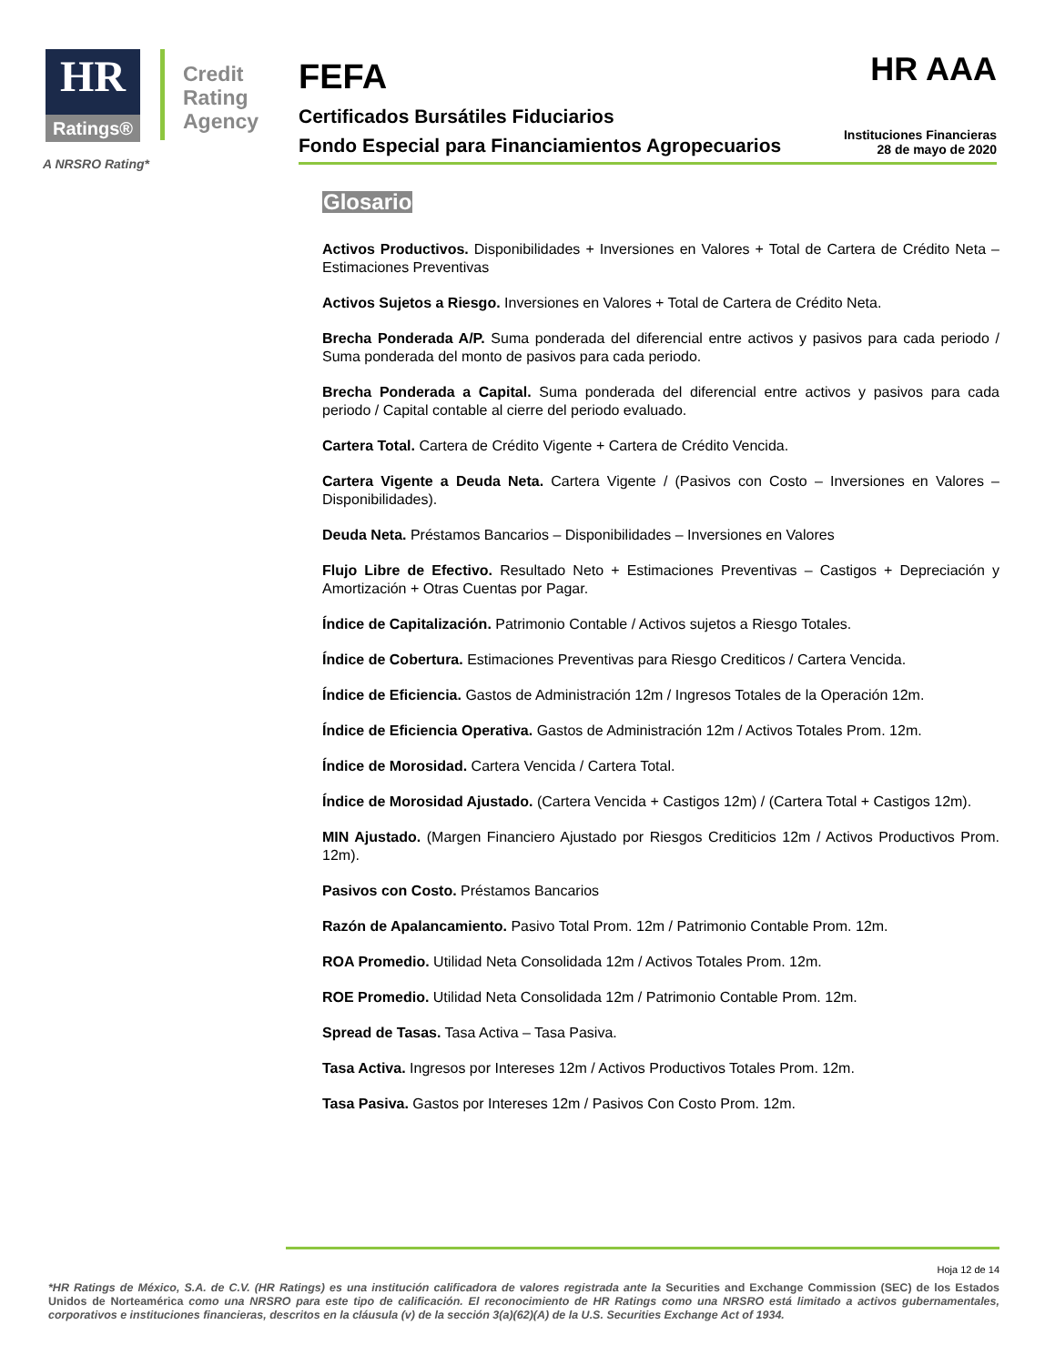HR Ratings®
Credit
Rating
Agency
A NRSRO Rating*
HR AAA
FEFA
Certificados Bursátiles Fiduciarios
Fondo Especial para Financiamientos Agropecuarios
Instituciones Financieras
28 de mayo de 2020
Glosario
Activos Productivos. Disponibilidades + Inversiones en Valores + Total de Cartera de Crédito Neta – Estimaciones Preventivas
Activos Sujetos a Riesgo. Inversiones en Valores + Total de Cartera de Crédito Neta.
Brecha Ponderada A/P. Suma ponderada del diferencial entre activos y pasivos para cada periodo / Suma ponderada del monto de pasivos para cada periodo.
Brecha Ponderada a Capital. Suma ponderada del diferencial entre activos y pasivos para cada periodo / Capital contable al cierre del periodo evaluado.
Cartera Total. Cartera de Crédito Vigente + Cartera de Crédito Vencida.
Cartera Vigente a Deuda Neta. Cartera Vigente / (Pasivos con Costo – Inversiones en Valores – Disponibilidades).
Deuda Neta. Préstamos Bancarios – Disponibilidades – Inversiones en Valores
Flujo Libre de Efectivo. Resultado Neto + Estimaciones Preventivas – Castigos + Depreciación y Amortización + Otras Cuentas por Pagar.
Índice de Capitalización. Patrimonio Contable / Activos sujetos a Riesgo Totales.
Índice de Cobertura. Estimaciones Preventivas para Riesgo Crediticos / Cartera Vencida.
Índice de Eficiencia. Gastos de Administración 12m / Ingresos Totales de la Operación 12m.
Índice de Eficiencia Operativa. Gastos de Administración 12m / Activos Totales Prom. 12m.
Índice de Morosidad. Cartera Vencida / Cartera Total.
Índice de Morosidad Ajustado. (Cartera Vencida + Castigos 12m) / (Cartera Total + Castigos 12m).
MIN Ajustado. (Margen Financiero Ajustado por Riesgos Crediticios 12m / Activos Productivos Prom. 12m).
Pasivos con Costo. Préstamos Bancarios
Razón de Apalancamiento. Pasivo Total Prom. 12m / Patrimonio Contable Prom. 12m.
ROA Promedio. Utilidad Neta Consolidada 12m / Activos Totales Prom. 12m.
ROE Promedio. Utilidad Neta Consolidada 12m / Patrimonio Contable Prom. 12m.
Spread de Tasas. Tasa Activa – Tasa Pasiva.
Tasa Activa. Ingresos por Intereses 12m / Activos Productivos Totales Prom. 12m.
Tasa Pasiva. Gastos por Intereses 12m / Pasivos Con Costo Prom. 12m.
Hoja 12 de 14
*HR Ratings de México, S.A. de C.V. (HR Ratings) es una institución calificadora de valores registrada ante la Securities and Exchange Commission (SEC) de los Estados Unidos de Norteamérica como una NRSRO para este tipo de calificación. El reconocimiento de HR Ratings como una NRSRO está limitado a activos gubernamentales, corporativos e instituciones financieras, descritos en la cláusula (v) de la sección 3(a)(62)(A) de la U.S. Securities Exchange Act of 1934.